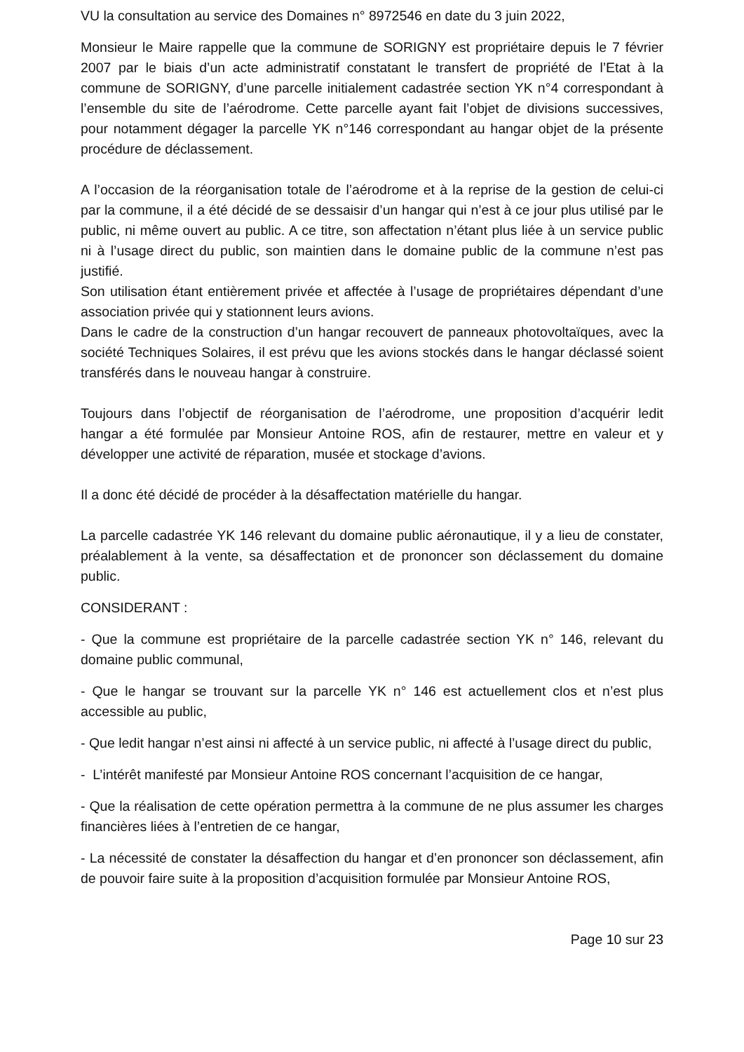VU la consultation au service des Domaines n° 8972546 en date du 3 juin 2022,
Monsieur le Maire rappelle que la commune de SORIGNY est propriétaire depuis le 7 février 2007 par le biais d’un acte administratif constatant le transfert de propriété de l’Etat à la commune de SORIGNY, d’une parcelle initialement cadastrée section YK n°4 correspondant à l’ensemble du site de l’aérodrome. Cette parcelle ayant fait l’objet de divisions successives, pour notamment dégager la parcelle YK n°146 correspondant au hangar objet de la présente procédure de déclassement.
A l’occasion de la réorganisation totale de l’aérodrome et à la reprise de la gestion de celui-ci par la commune, il a été décidé de se dessaisir d’un hangar qui n’est à ce jour plus utilisé par le public, ni même ouvert au public. A ce titre, son affectation n’étant plus liée à un service public ni à l’usage direct du public, son maintien dans le domaine public de la commune n’est pas justifié.
Son utilisation étant entièrement privée et affectée à l’usage de propriétaires dépendant d’une association privée qui y stationnent leurs avions.
Dans le cadre de la construction d’un hangar recouvert de panneaux photovoltaïques, avec la société Techniques Solaires, il est prévu que les avions stockés dans le hangar déclassé soient transférés dans le nouveau hangar à construire.
Toujours dans l’objectif de réorganisation de l’aérodrome, une proposition d’acquérir ledit hangar a été formulée par Monsieur Antoine ROS, afin de restaurer, mettre en valeur et y développer une activité de réparation, musée et stockage d’avions.
Il a donc été décidé de procéder à la désaffectation matérielle du hangar.
La parcelle cadastrée YK 146 relevant du domaine public aéronautique, il y a lieu de constater, préalablement à la vente, sa désaffectation et de prononcer son déclassement du domaine public.
CONSIDERANT :
- Que la commune est propriétaire de la parcelle cadastrée section YK n° 146, relevant du domaine public communal,
- Que le hangar se trouvant sur la parcelle YK n° 146 est actuellement clos et n’est plus accessible au public,
- Que ledit hangar n’est ainsi ni affecté à un service public, ni affecté à l’usage direct du public,
- L’intérêt manifesté par Monsieur Antoine ROS concernant l’acquisition de ce hangar,
- Que la réalisation de cette opération permettra à la commune de ne plus assumer les charges financières liées à l’entretien de ce hangar,
- La nécessité de constater la désaffection du hangar et d’en prononcer son déclassement, afin de pouvoir faire suite à la proposition d’acquisition formulée par Monsieur Antoine ROS,
Page 10 sur 23